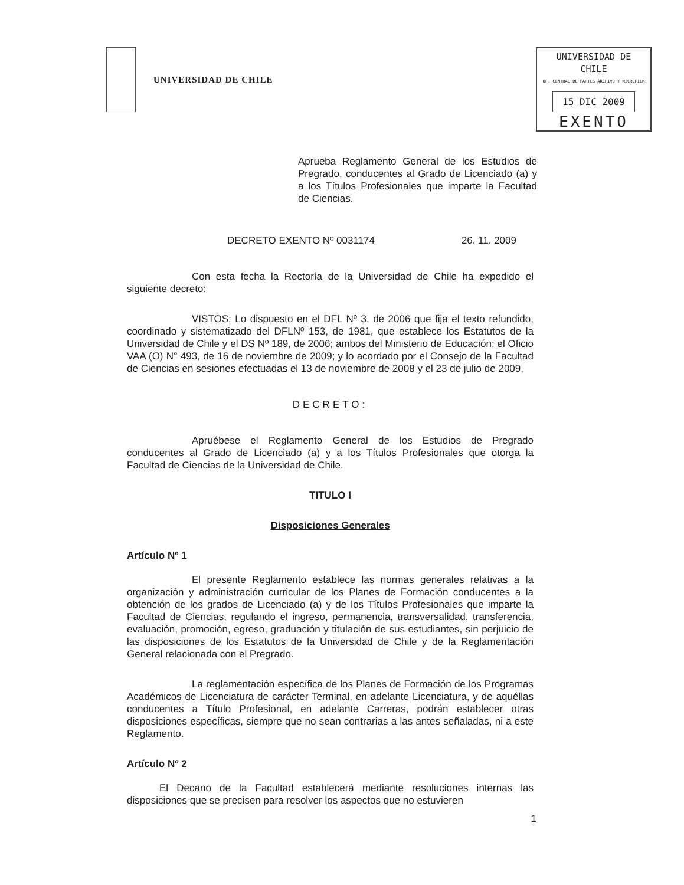UNIVERSIDAD DE CHILE
UNIVERSIDAD DE CHILE
OF. CENTRAL DE PARTES ARCHIVO Y MICROFILM
15 DIC 2009
EXENTO
Aprueba Reglamento General de los Estudios de Pregrado, conducentes al Grado de Licenciado (a) y a los Títulos Profesionales que imparte la Facultad de Ciencias.
DECRETO EXENTO Nº 0031174 26. 11. 2009
Con esta fecha la Rectoría de la Universidad de Chile ha expedido el siguiente decreto:
VISTOS: Lo dispuesto en el DFL Nº 3, de 2006 que fija el texto refundido, coordinado y sistematizado del DFLNº 153, de 1981, que establece los Estatutos de la Universidad de Chile y el DS Nº 189, de 2006; ambos del Ministerio de Educación; el Oficio VAA (O) N° 493, de 16 de noviembre de 2009; y lo acordado por el Consejo de la Facultad de Ciencias en sesiones efectuadas el 13 de noviembre de 2008 y el 23 de julio de 2009,
DECRETO:
Apruébese el Reglamento General de los Estudios de Pregrado conducentes al Grado de Licenciado (a) y a los Títulos Profesionales que otorga la Facultad de Ciencias de la Universidad de Chile.
TITULO I
Disposiciones Generales
Artículo Nº 1
El presente Reglamento establece las normas generales relativas a la organización y administración curricular de los Planes de Formación conducentes a la obtención de los grados de Licenciado (a) y de los Títulos Profesionales que imparte la Facultad de Ciencias, regulando el ingreso, permanencia, transversalidad, transferencia, evaluación, promoción, egreso, graduación y titulación de sus estudiantes, sin perjuicio de las disposiciones de los Estatutos de la Universidad de Chile y de la Reglamentación General relacionada con el Pregrado.
La reglamentación específica de los Planes de Formación de los Programas Académicos de Licenciatura de carácter Terminal, en adelante Licenciatura, y de aquéllas conducentes a Título Profesional, en adelante Carreras, podrán establecer otras disposiciones específicas, siempre que no sean contrarias a las antes señaladas, ni a este Reglamento.
Artículo Nº 2
El Decano de la Facultad establecerá mediante resoluciones internas las disposiciones que se precisen para resolver los aspectos que no estuvieren
1